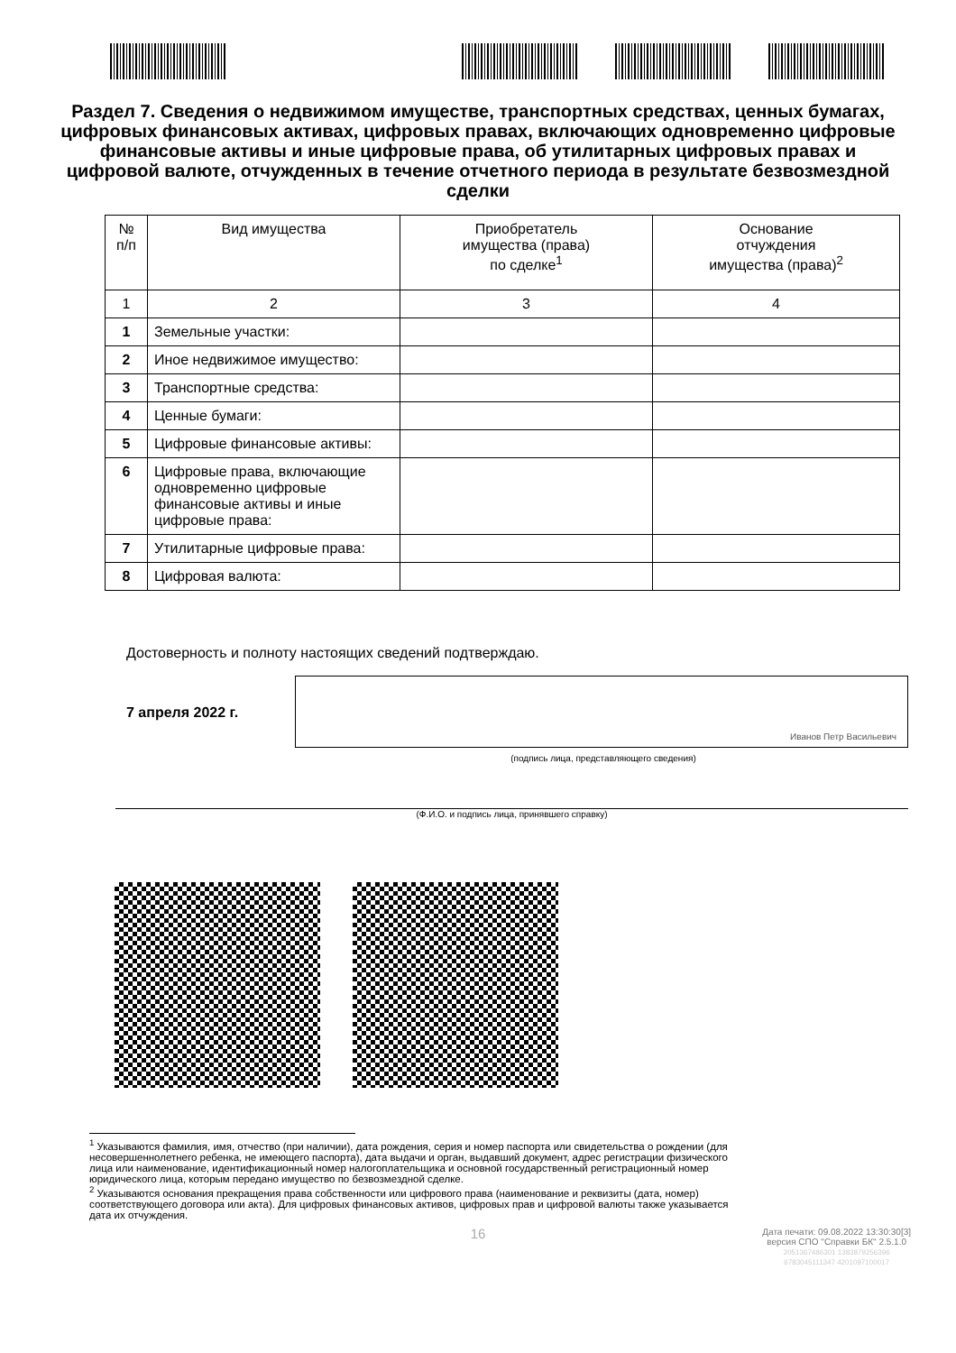Раздел 7. Сведения о недвижимом имуществе, транспортных средствах, ценных бумагах, цифровых финансовых активах, цифровых правах, включающих одновременно цифровые финансовые активы и иные цифровые права, об утилитарных цифровых правах и цифровой валюте, отчужденных в течение отчетного периода в результате безвозмездной сделки
| № п/п | Вид имущества | Приобретатель имущества (права) по сделке<sup>1</sup> | Основание отчуждения имущества (права)<sup>2</sup> |
| --- | --- | --- | --- |
| 1 | 2 | 3 | 4 |
| 1 | Земельные участки: | | |
| 2 | Иное недвижимое имущество: | | |
| 3 | Транспортные средства: | | |
| 4 | Ценные бумаги: | | |
| 5 | Цифровые финансовые активы: | | |
| 6 | Цифровые права, включающие одновременно цифровые финансовые активы и иные цифровые права: | | |
| 7 | Утилитарные цифровые права: | | |
| 8 | Цифровая валюта: | | |
Достоверность и полноту настоящих сведений подтверждаю.
7 апреля 2022 г.
Иванов Петр Васильевич
(подпись лица, представляющего сведения)
(Ф.И.О. и подпись лица, принявшего справку)
<sup>1</sup> Указываются фамилия, имя, отчество (при наличии), дата рождения, серия и номер паспорта или свидетельства о рождении (для несовершеннолетнего ребенка, не имеющего паспорта), дата выдачи и орган, выдавший документ, адрес регистрации физического лица или наименование, идентификационный номер налогоплательщика и основной государственный регистрационный номер юридического лица, которым передано имущество по безвозмездной сделке.
<sup>2</sup> Указываются основания прекращения права собственности или цифрового права (наименование и реквизиты (дата, номер) соответствующего договора или акта). Для цифровых финансовых активов, цифровых прав и цифровой валюты также указывается дата их отчуждения.
Дата печати: 09.08.2022 13:30:30[3]
версия СПО "Справки БК" 2.5.1.0
2051367486301 1383879256396
6783045111347 4201097100017
16